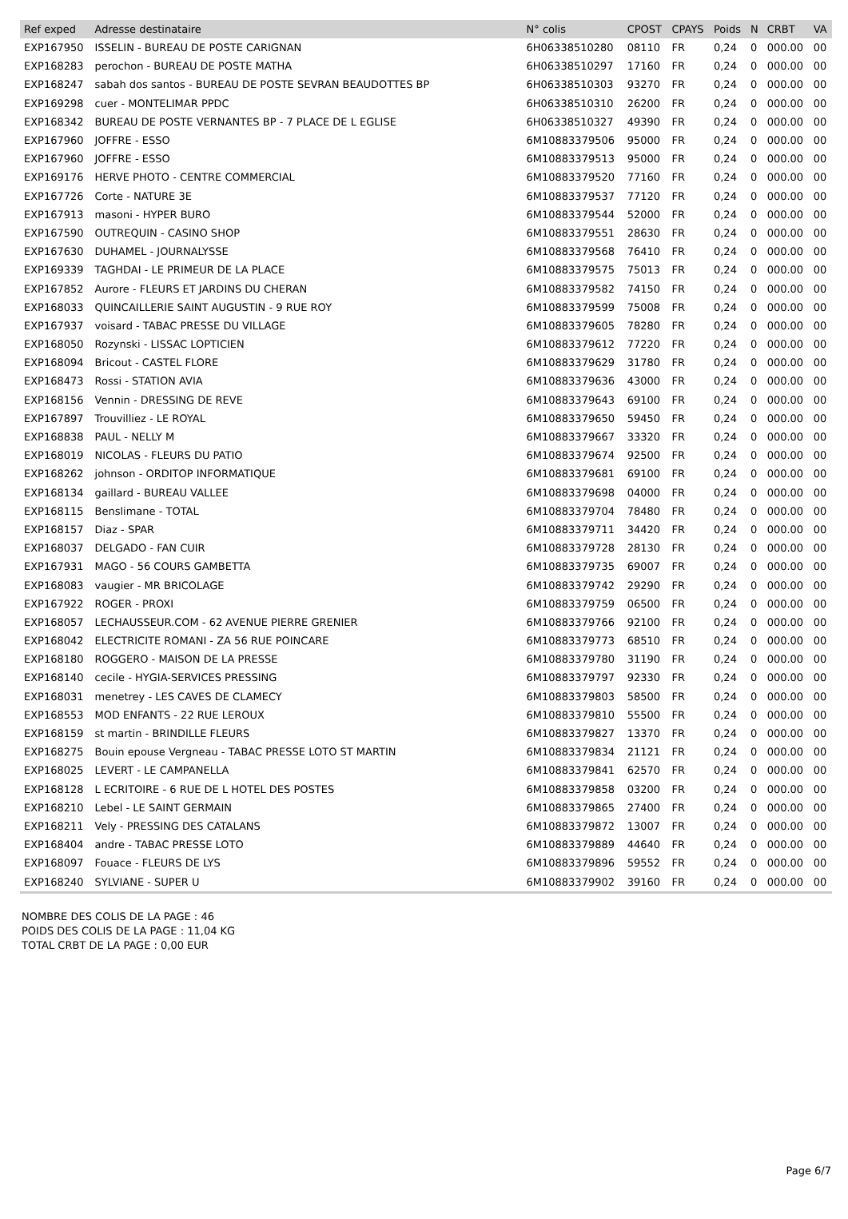| Ref exped | Adresse destinataire | N° colis | CPOST | CPAYS | Poids | N | CRBT | VA |
| --- | --- | --- | --- | --- | --- | --- | --- | --- |
| EXP167950 | ISSELIN - BUREAU DE POSTE CARIGNAN | 6H06338510280 | 08110 | FR | 0,24 | 0 | 000.00 | 00 |
| EXP168283 | perochon - BUREAU DE POSTE MATHA | 6H06338510297 | 17160 | FR | 0,24 | 0 | 000.00 | 00 |
| EXP168247 | sabah dos santos - BUREAU DE POSTE SEVRAN BEAUDOTTES BP | 6H06338510303 | 93270 | FR | 0,24 | 0 | 000.00 | 00 |
| EXP169298 | cuer - MONTELIMAR PPDC | 6H06338510310 | 26200 | FR | 0,24 | 0 | 000.00 | 00 |
| EXP168342 | BUREAU DE POSTE VERNANTES BP - 7 PLACE DE L EGLISE | 6H06338510327 | 49390 | FR | 0,24 | 0 | 000.00 | 00 |
| EXP167960 | JOFFRE - ESSO | 6M10883379506 | 95000 | FR | 0,24 | 0 | 000.00 | 00 |
| EXP167960 | JOFFRE - ESSO | 6M10883379513 | 95000 | FR | 0,24 | 0 | 000.00 | 00 |
| EXP169176 | HERVE PHOTO - CENTRE COMMERCIAL | 6M10883379520 | 77160 | FR | 0,24 | 0 | 000.00 | 00 |
| EXP167726 | Corte - NATURE 3E | 6M10883379537 | 77120 | FR | 0,24 | 0 | 000.00 | 00 |
| EXP167913 | masoni - HYPER BURO | 6M10883379544 | 52000 | FR | 0,24 | 0 | 000.00 | 00 |
| EXP167590 | OUTREQUIN - CASINO SHOP | 6M10883379551 | 28630 | FR | 0,24 | 0 | 000.00 | 00 |
| EXP167630 | DUHAMEL - JOURNALYSSE | 6M10883379568 | 76410 | FR | 0,24 | 0 | 000.00 | 00 |
| EXP169339 | TAGHDAI - LE PRIMEUR DE LA PLACE | 6M10883379575 | 75013 | FR | 0,24 | 0 | 000.00 | 00 |
| EXP167852 | Aurore - FLEURS ET JARDINS DU CHERAN | 6M10883379582 | 74150 | FR | 0,24 | 0 | 000.00 | 00 |
| EXP168033 | QUINCAILLERIE SAINT AUGUSTIN - 9 RUE ROY | 6M10883379599 | 75008 | FR | 0,24 | 0 | 000.00 | 00 |
| EXP167937 | voisard - TABAC PRESSE DU VILLAGE | 6M10883379605 | 78280 | FR | 0,24 | 0 | 000.00 | 00 |
| EXP168050 | Rozynski - LISSAC LOPTICIEN | 6M10883379612 | 77220 | FR | 0,24 | 0 | 000.00 | 00 |
| EXP168094 | Bricout - CASTEL FLORE | 6M10883379629 | 31780 | FR | 0,24 | 0 | 000.00 | 00 |
| EXP168473 | Rossi - STATION AVIA | 6M10883379636 | 43000 | FR | 0,24 | 0 | 000.00 | 00 |
| EXP168156 | Vennin - DRESSING DE REVE | 6M10883379643 | 69100 | FR | 0,24 | 0 | 000.00 | 00 |
| EXP167897 | Trouvilliez - LE ROYAL | 6M10883379650 | 59450 | FR | 0,24 | 0 | 000.00 | 00 |
| EXP168838 | PAUL - NELLY M | 6M10883379667 | 33320 | FR | 0,24 | 0 | 000.00 | 00 |
| EXP168019 | NICOLAS - FLEURS DU PATIO | 6M10883379674 | 92500 | FR | 0,24 | 0 | 000.00 | 00 |
| EXP168262 | johnson - ORDITOP INFORMATIQUE | 6M10883379681 | 69100 | FR | 0,24 | 0 | 000.00 | 00 |
| EXP168134 | gaillard - BUREAU VALLEE | 6M10883379698 | 04000 | FR | 0,24 | 0 | 000.00 | 00 |
| EXP168115 | Benslimane - TOTAL | 6M10883379704 | 78480 | FR | 0,24 | 0 | 000.00 | 00 |
| EXP168157 | Diaz - SPAR | 6M10883379711 | 34420 | FR | 0,24 | 0 | 000.00 | 00 |
| EXP168037 | DELGADO - FAN CUIR | 6M10883379728 | 28130 | FR | 0,24 | 0 | 000.00 | 00 |
| EXP167931 | MAGO - 56 COURS GAMBETTA | 6M10883379735 | 69007 | FR | 0,24 | 0 | 000.00 | 00 |
| EXP168083 | vaugier - MR BRICOLAGE | 6M10883379742 | 29290 | FR | 0,24 | 0 | 000.00 | 00 |
| EXP167922 | ROGER - PROXI | 6M10883379759 | 06500 | FR | 0,24 | 0 | 000.00 | 00 |
| EXP168057 | LECHAUSSEUR.COM - 62 AVENUE PIERRE GRENIER | 6M10883379766 | 92100 | FR | 0,24 | 0 | 000.00 | 00 |
| EXP168042 | ELECTRICITE ROMANI - ZA 56 RUE POINCARE | 6M10883379773 | 68510 | FR | 0,24 | 0 | 000.00 | 00 |
| EXP168180 | ROGGERO - MAISON DE LA PRESSE | 6M10883379780 | 31190 | FR | 0,24 | 0 | 000.00 | 00 |
| EXP168140 | cecile - HYGIA-SERVICES PRESSING | 6M10883379797 | 92330 | FR | 0,24 | 0 | 000.00 | 00 |
| EXP168031 | menetrey - LES CAVES DE CLAMECY | 6M10883379803 | 58500 | FR | 0,24 | 0 | 000.00 | 00 |
| EXP168553 | MOD ENFANTS - 22 RUE LEROUX | 6M10883379810 | 55500 | FR | 0,24 | 0 | 000.00 | 00 |
| EXP168159 | st martin - BRINDILLE FLEURS | 6M10883379827 | 13370 | FR | 0,24 | 0 | 000.00 | 00 |
| EXP168275 | Bouin epouse Vergneau - TABAC PRESSE LOTO ST MARTIN | 6M10883379834 | 21121 | FR | 0,24 | 0 | 000.00 | 00 |
| EXP168025 | LEVERT - LE CAMPANELLA | 6M10883379841 | 62570 | FR | 0,24 | 0 | 000.00 | 00 |
| EXP168128 | L ECRITOIRE - 6 RUE DE L HOTEL DES POSTES | 6M10883379858 | 03200 | FR | 0,24 | 0 | 000.00 | 00 |
| EXP168210 | Lebel - LE SAINT GERMAIN | 6M10883379865 | 27400 | FR | 0,24 | 0 | 000.00 | 00 |
| EXP168211 | Vely - PRESSING DES CATALANS | 6M10883379872 | 13007 | FR | 0,24 | 0 | 000.00 | 00 |
| EXP168404 | andre - TABAC PRESSE LOTO | 6M10883379889 | 44640 | FR | 0,24 | 0 | 000.00 | 00 |
| EXP168097 | Fouace - FLEURS DE LYS | 6M10883379896 | 59552 | FR | 0,24 | 0 | 000.00 | 00 |
| EXP168240 | SYLVIANE - SUPER U | 6M10883379902 | 39160 | FR | 0,24 | 0 | 000.00 | 00 |
NOMBRE DES COLIS DE LA PAGE : 46
POIDS DES COLIS DE LA PAGE : 11,04 KG
TOTAL CRBT DE LA PAGE : 0,00 EUR
Page 6/7